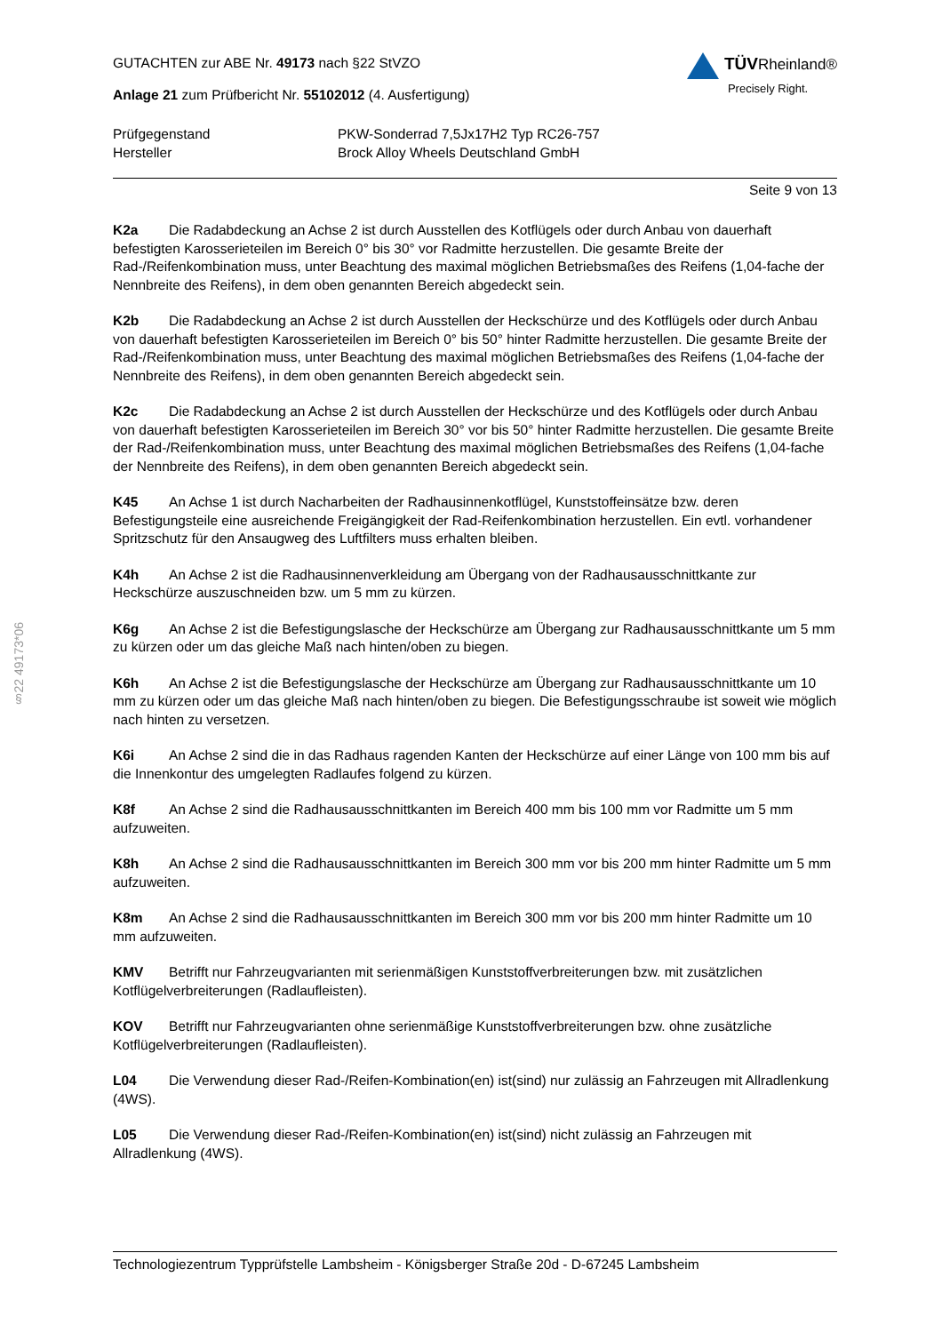§22 49173*06
GUTACHTEN zur ABE Nr. 49173 nach §22 StVZO
Anlage 21 zum Prüfbericht Nr. 55102012 (4. Ausfertigung)
TÜVRheinland®
Precisely Right.
Prüfgegenstand
PKW-Sonderrad 7,5Jx17H2 Typ RC26-757
Hersteller
Brock Alloy Wheels Deutschland GmbH
Seite 9 von 13
K2a Die Radabdeckung an Achse 2 ist durch Ausstellen des Kotflügels oder durch Anbau von dauerhaft befestigten Karosserieteilen im Bereich 0° bis 30° vor Radmitte herzustellen. Die gesamte Breite der Rad-/Reifenkombination muss, unter Beachtung des maximal möglichen Betriebsmaßes des Reifens (1,04-fache der Nennbreite des Reifens), in dem oben genannten Bereich abgedeckt sein.
K2b Die Radabdeckung an Achse 2 ist durch Ausstellen der Heckschürze und des Kotflügels oder durch Anbau von dauerhaft befestigten Karosserieteilen im Bereich 0° bis 50° hinter Radmitte herzustellen. Die gesamte Breite der Rad-/Reifenkombination muss, unter Beachtung des maximal möglichen Betriebsmaßes des Reifens (1,04-fache der Nennbreite des Reifens), in dem oben genannten Bereich abgedeckt sein.
K2c Die Radabdeckung an Achse 2 ist durch Ausstellen der Heckschürze und des Kotflügels oder durch Anbau von dauerhaft befestigten Karosserieteilen im Bereich 30° vor bis 50° hinter Radmitte herzustellen. Die gesamte Breite der Rad-/Reifenkombination muss, unter Beachtung des maximal möglichen Betriebsmaßes des Reifens (1,04-fache der Nennbreite des Reifens), in dem oben genannten Bereich abgedeckt sein.
K45 An Achse 1 ist durch Nacharbeiten der Radhausinnenkotflügel, Kunststoffeinsätze bzw. deren Befestigungsteile eine ausreichende Freigängigkeit der Rad-Reifenkombination herzustellen. Ein evtl. vorhandener Spritzschutz für den Ansaugweg des Luftfilters muss erhalten bleiben.
K4h An Achse 2 ist die Radhausinnenverkleidung am Übergang von der Radhausausschnittkante zur Heckschürze auszuschneiden bzw. um 5 mm zu kürzen.
K6g An Achse 2 ist die Befestigungslasche der Heckschürze am Übergang zur Radhausausschnittkante um 5 mm zu kürzen oder um das gleiche Maß nach hinten/oben zu biegen.
K6h An Achse 2 ist die Befestigungslasche der Heckschürze am Übergang zur Radhausausschnittkante um 10 mm zu kürzen oder um das gleiche Maß nach hinten/oben zu biegen. Die Befestigungsschraube ist soweit wie möglich nach hinten zu versetzen.
K6i An Achse 2 sind die in das Radhaus ragenden Kanten der Heckschürze auf einer Länge von 100 mm bis auf die Innenkontur des umgelegten Radlaufes folgend zu kürzen.
K8f An Achse 2 sind die Radhausausschnittkanten im Bereich 400 mm bis 100 mm vor Radmitte um 5 mm aufzuweiten.
K8h An Achse 2 sind die Radhausausschnittkanten im Bereich 300 mm vor bis 200 mm hinter Radmitte um 5 mm aufzuweiten.
K8m An Achse 2 sind die Radhausausschnittkanten im Bereich 300 mm vor bis 200 mm hinter Radmitte um 10 mm aufzuweiten.
KMV Betrifft nur Fahrzeugvarianten mit serienmäßigen Kunststoffverbreiterungen bzw. mit zusätzlichen Kotflügelverbreiterungen (Radlaufleisten).
KOV Betrifft nur Fahrzeugvarianten ohne serienmäßige Kunststoffverbreiterungen bzw. ohne zusätzliche Kotflügelverbreiterungen (Radlaufleisten).
L04 Die Verwendung dieser Rad-/Reifen-Kombination(en) ist(sind) nur zulässig an Fahrzeugen mit Allradlenkung (4WS).
L05 Die Verwendung dieser Rad-/Reifen-Kombination(en) ist(sind) nicht zulässig an Fahrzeugen mit Allradlenkung (4WS).
Technologiezentrum Typprüfstelle Lambsheim - Königsberger Straße 20d - D-67245 Lambsheim